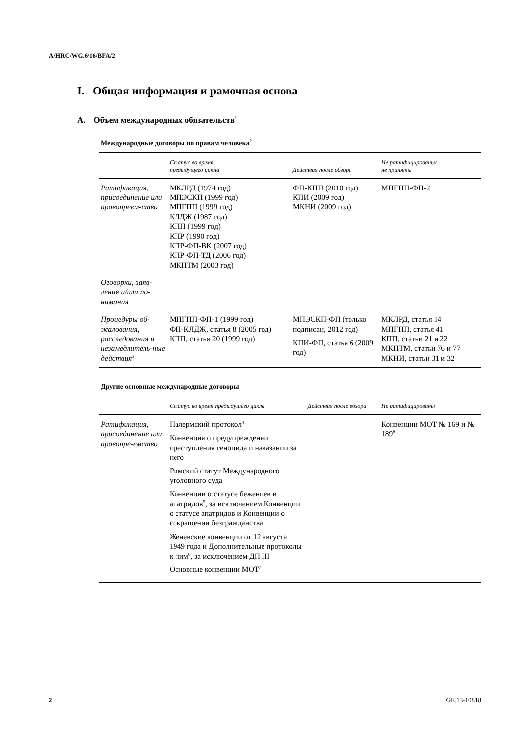A/HRC/WG.6/16/BFA/2
I. Общая информация и рамочная основа
A. Объем международных обязательств<sup>1</sup>
Международные договоры по правам человека<sup>2</sup>
| | Статус во время предыдущего цикла | Действия после обзора | Не ратифицированы/ не приняты |
| --- | --- | --- | --- |
| Ратификация, присоединение или правопреем-ство | МКЛРД (1974 год) МПЭСКП (1999 год) МПГПП (1999 год) КЛДЖ (1987 год) КПП (1999 год) КПР (1990 год) КПР-ФП-ВК (2007 год) КПР-ФП-ТД (2006 год) МКПТМ (2003 год) | ФП-КПП (2010 год) КПИ (2009 год) МКНИ (2009 год) | МПГПП-ФП-2 |
| Оговорки, заяв-ления и/или по-нимания | | – | |
| Процедуры об-жалования, расследования и незамедлитель-ные действия<sup>3</sup> | МПГПП-ФП-1 (1999 год) ФП-КЛДЖ, статья 8 (2005 год) КПП, статья 20 (1999 год) | МПЭСКП-ФП (только подписан, 2012 год) КПИ-ФП, статья 6 (2009 год) | МКЛРД, статья 14 МПГПП, статья 41 КПП, статьи 21 и 22 МКПТМ, статьи 76 и 77 МКНИ, статьи 31 и 32 |
Другие основные международные договоры
| | Статус во время предыдущего цикла | Действия после обзора | Не ратифицированы |
| --- | --- | --- | --- |
| Ратификация, присоединение или правопре-емство | Палермский протокол<sup>4</sup> Конвенция о предупреждении преступления геноцида и наказании за него Римский статут Международного уголовного суда Конвенции о статусе беженцев и апатридов<sup>5</sup>, за исключением Конвенции о статусе апатридов и Конвенции о сокращении безгражданства Женевские конвенции от 12 августа 1949 года и Дополнительные протоколы к ним<sup>6</sup>, за исключением ДП III Основные конвенции МОТ<sup>7</sup> | | Конвенции МОТ № 169 и № 189<sup>8</sup> |
2 GE.13-10818